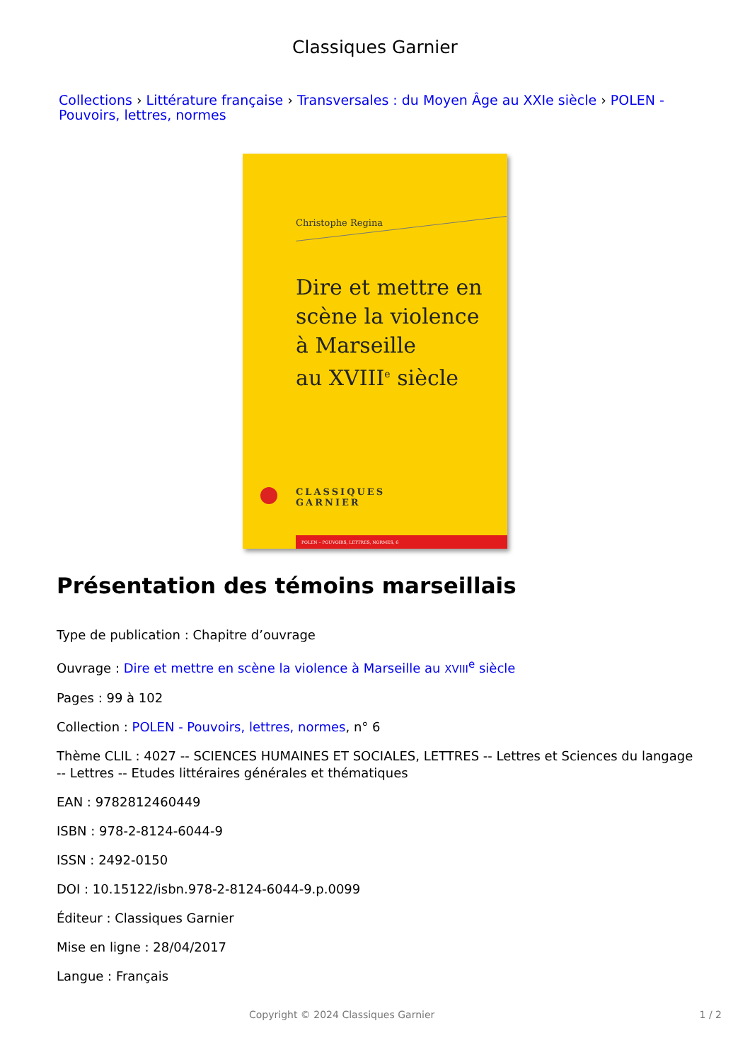Classiques Garnier
Collections › Littérature française › Transversales : du Moyen Âge au XXIe siècle › POLEN - Pouvoirs, lettres, normes
Christophe Regina
Dire et mettre en
scène la violence
à Marseille
au XVIII<sup>e</sup> siècle
CLASSIQUES
GARNIER
POLEN – POUVOIRS, LETTRES, NORMES, 6
Présentation des témoins marseillais
Type de publication : Chapitre d’ouvrage
Ouvrage : Dire et mettre en scène la violence à Marseille au XVIII<sup>e</sup> siècle
Pages : 99 à 102
Collection : POLEN - Pouvoirs, lettres, normes, n° 6
Thème CLIL : 4027 -- SCIENCES HUMAINES ET SOCIALES, LETTRES -- Lettres et Sciences du langage
-- Lettres -- Etudes littéraires générales et thématiques
EAN : 9782812460449
ISBN : 978-2-8124-6044-9
ISSN : 2492-0150
DOI : 10.15122/isbn.978-2-8124-6044-9.p.0099
Éditeur : Classiques Garnier
Mise en ligne : 28/04/2017
Langue : Français
Copyright © 2024 Classiques Garnier
1 / 2